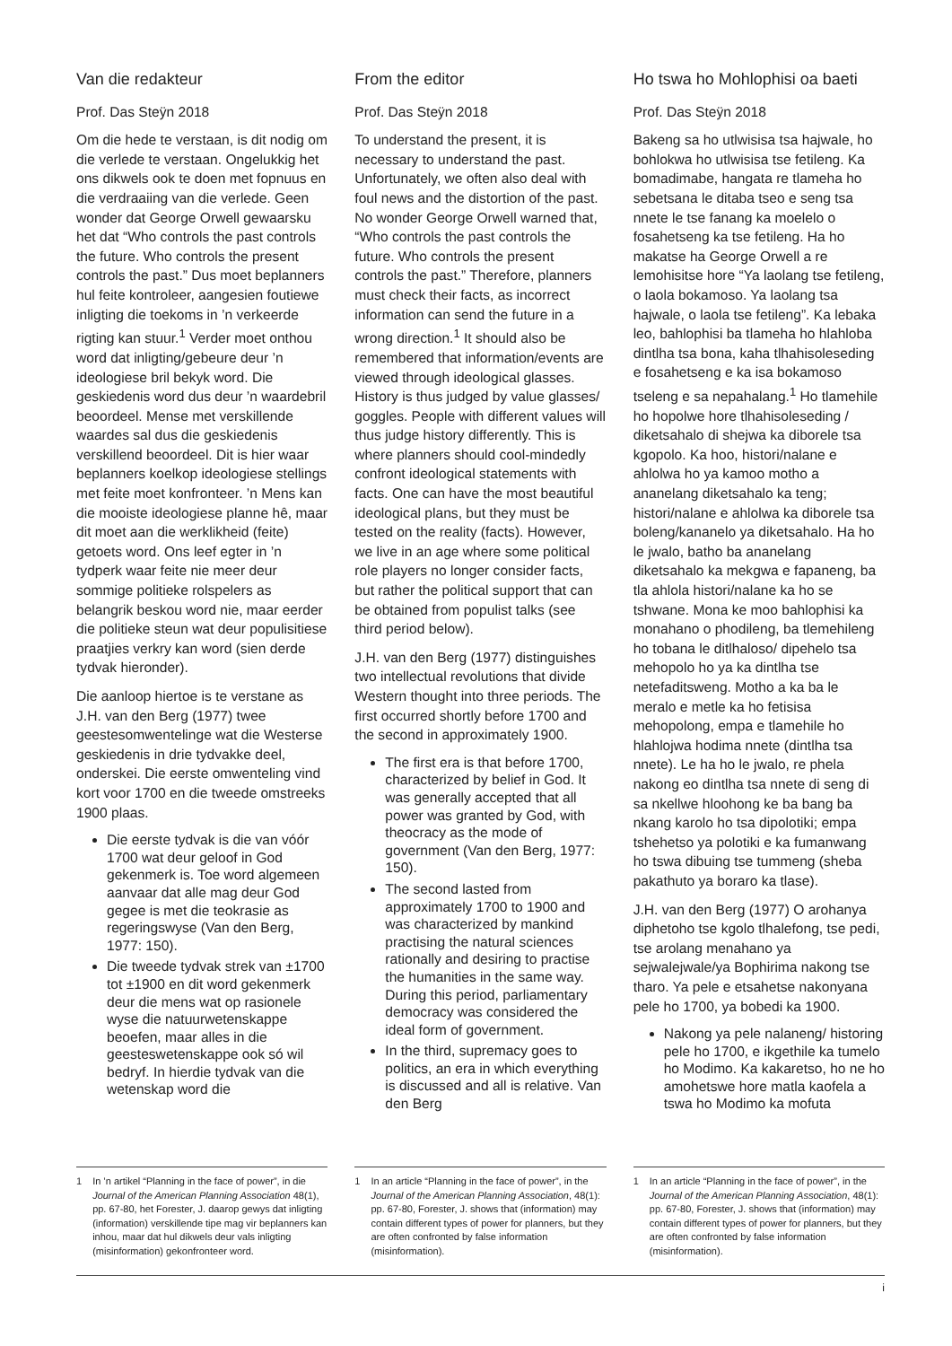Van die redakteur
Prof. Das Steÿn 2018
Om die hede te verstaan, is dit nodig om die verlede te verstaan. Ongelukkig het ons dikwels ook te doen met fopnuus en die verdraaiing van die verlede. Geen wonder dat George Orwell gewaarsku het dat “Who controls the past controls the future. Who controls the present controls the past.” Dus moet beplanners hul feite kontroleer, aangesien foutiewe inligting die toekoms in ’n verkeerde rigting kan stuur.<sup>1</sup> Verder moet onthou word dat inligting/gebeure deur ’n ideologiese bril bekyk word. Die geskiedenis word dus deur ’n waardebril beoordeel. Mense met verskillende waardes sal dus die geskiedenis verskillend beoordeel. Dit is hier waar beplanners koelkop ideologiese stellings met feite moet konfronteer. ’n Mens kan die mooiste ideologiese planne hê, maar dit moet aan die werklikheid (feite) getoets word. Ons leef egter in ’n tydperk waar feite nie meer deur sommige politieke rolspelers as belangrik beskou word nie, maar eerder die politieke steun wat deur populisitiese praatjies verkry kan word (sien derde tydvak hieronder).
Die aanloop hiertoe is te verstane as J.H. van den Berg (1977) twee geestesomwentelinge wat die Westerse geskiedenis in drie tydvakke deel, onderskei. Die eerste omwenteling vind kort voor 1700 en die tweede omstreeks 1900 plaas.
Die eerste tydvak is die van vóór 1700 wat deur geloof in God gekenmerk is. Toe word algemeen aanvaar dat alle mag deur God gegee is met die teokrasie as regeringswyse (Van den Berg, 1977: 150).
Die tweede tydvak strek van ±1700 tot ±1900 en dit word gekenmerk deur die mens wat op rasionele wyse die natuurwetenskappe beoefen, maar alles in die geesteswetenskappe ook só wil bedryf. In hierdie tydvak van die wetenskap word die
1 In ’n artikel “Planning in the face of power”, in die Journal of the American Planning Association 48(1), pp. 67-80, het Forester, J. daarop gewys dat inligting (information) verskillende tipe mag vir beplanners kan inhou, maar dat hul dikwels deur vals inligting (misinformation) gekonfronteer word.
From the editor
Prof. Das Steÿn 2018
To understand the present, it is necessary to understand the past. Unfortunately, we often also deal with foul news and the distortion of the past. No wonder George Orwell warned that, “Who controls the past controls the future. Who controls the present controls the past.” Therefore, planners must check their facts, as incorrect information can send the future in a wrong direction.<sup>1</sup> It should also be remembered that information/events are viewed through ideological glasses. History is thus judged by value glasses/ goggles. People with different values will thus judge history differently. This is where planners should cool-mindedly confront ideological statements with facts. One can have the most beautiful ideological plans, but they must be tested on the reality (facts). However, we live in an age where some political role players no longer consider facts, but rather the political support that can be obtained from populist talks (see third period below).
J.H. van den Berg (1977) distinguishes two intellectual revolutions that divide Western thought into three periods. The first occurred shortly before 1700 and the second in approximately 1900.
The first era is that before 1700, characterized by belief in God. It was generally accepted that all power was granted by God, with theocracy as the mode of government (Van den Berg, 1977: 150).
The second lasted from approximately 1700 to 1900 and was characterized by mankind practising the natural sciences rationally and desiring to practise the humanities in the same way. During this period, parliamentary democracy was considered the ideal form of government.
In the third, supremacy goes to politics, an era in which everything is discussed and all is relative. Van den Berg
1 In an article “Planning in the face of power”, in the Journal of the American Planning Association, 48(1): pp. 67-80, Forester, J. shows that (information) may contain different types of power for planners, but they are often confronted by false information (misinformation).
Ho tswa ho Mohlophisi oa baeti
Prof. Das Steÿn 2018
Bakeng sa ho utlwisisa tsa hajwale, ho bohlokwa ho utlwisisa tse fetileng. Ka bomadimabe, hangata re tlameha ho sebetsana le ditaba tseo e seng tsa nnete le tse fanang ka moelelo o fosahetseng ka tse fetileng. Ha ho makatse ha George Orwell a re lemohisitse hore “Ya laolang tse fetileng, o laola bokamoso. Ya laolang tsa hajwale, o laola tse fetileng”. Ka lebaka leo, bahlophisi ba tlameha ho hlahloba dintlha tsa bona, kaha tlhahisoleseding e fosahetseng e ka isa bokamoso tseleng e sa nepahalang.<sup>1</sup> Ho tlamehile ho hopolwe hore tlhahisoleseding / diketsahalo di shejwa ka diborele tsa kgopolo. Ka hoo, histori/nalane e ahlolwa ho ya kamoo motho a ananelang diketsahalo ka teng; histori/nalane e ahlolwa ka diborele tsa boleng/kananelo ya diketsahalo. Ha ho le jwalo, batho ba ananelang diketsahalo ka mekgwa e fapaneng, ba tla ahlola histori/nalane ka ho se tshwane. Mona ke moo bahlophisi ka monahano o phodileng, ba tlemehileng ho tobana le ditlhaloso/ dipehelo tsa mehopolo ho ya ka dintlha tse netefaditsweng. Motho a ka ba le meralo e metle ka ho fetisisa mehopolong, empa e tlamehile ho hlahlojwa hodima nnete (dintlha tsa nnete). Le ha ho le jwalo, re phela nakong eo dintlha tsa nnete di seng di sa nkellwe hloohong ke ba bang ba nkang karolo ho tsa dipolotiki; empa tshehetso ya polotiki e ka fumanwang ho tswa dibuing tse tummeng (sheba pakathuto ya boraro ka tlase).
J.H. van den Berg (1977) O arohanya diphetoho tse kgolo tlhalefong, tse pedi, tse arolang menahano ya sejwalejwale/ya Bophirima nakong tse tharo. Ya pele e etsahetse nakonyana pele ho 1700, ya bobedi ka 1900.
Nakong ya pele nalaneng/ historing pele ho 1700, e ikgethile ka tumelo ho Modimo. Ka kakaretso, ho ne ho amohetswe hore matla kaofela a tswa ho Modimo ka mofuta
1 In an article “Planning in the face of power”, in the Journal of the American Planning Association, 48(1): pp. 67-80, Forester, J. shows that (information) may contain different types of power for planners, but they are often confronted by false information (misinformation).
i